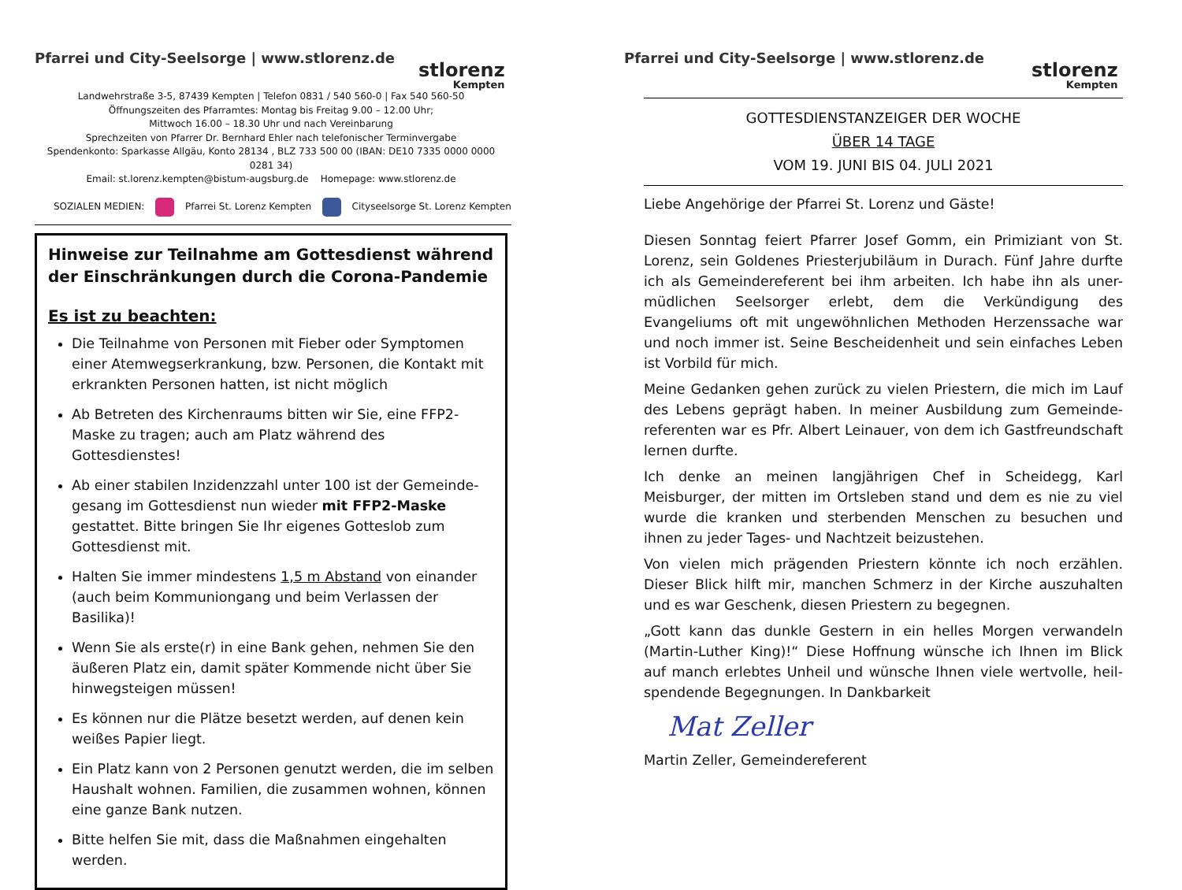Pfarrei und City-Seelsorge | www.stlorenz.de
stlorenz
Kempten
Landwehrstraße 3-5, 87439 Kempten | Telefon 0831 / 540 560-0 | Fax 540 560-50
Öffnungszeiten des Pfarramtes: Montag bis Freitag 9.00 – 12.00 Uhr;
Mittwoch 16.00 – 18.30 Uhr und nach Vereinbarung
Sprechzeiten von Pfarrer Dr. Bernhard Ehler nach telefonischer Terminvergabe
Spendenkonto: Sparkasse Allgäu, Konto 28134 , BLZ 733 500 00 (IBAN: DE10 7335 0000 0000 0281 34)
Email: st.lorenz.kempten@bistum-augsburg.de Homepage: www.stlorenz.de
SOZIALEN MEDIEN: Pfarrei St. Lorenz Kempten Cityseelsorge St. Lorenz Kempten
Hinweise zur Teilnahme am Gottesdienst während der Einschränkungen durch die Corona-Pandemie
Es ist zu beachten:
Die Teilnahme von Personen mit Fieber oder Symptomen einer Atemwegserkrankung, bzw. Personen, die Kontakt mit erkrankten Personen hatten, ist nicht möglich
Ab Betreten des Kirchenraums bitten wir Sie, eine FFP2-Maske zu tragen; auch am Platz während des Gottesdienstes!
Ab einer stabilen Inzidenzzahl unter 100 ist der Gemeinde-gesang im Gottesdienst nun wieder mit FFP2-Maske gestattet. Bitte bringen Sie Ihr eigenes Gotteslob zum Gottesdienst mit.
Halten Sie immer mindestens 1,5 m Abstand von einander (auch beim Kommuniongang und beim Verlassen der Basilika)!
Wenn Sie als erste(r) in eine Bank gehen, nehmen Sie den äußeren Platz ein, damit später Kommende nicht über Sie hinwegsteigen müssen!
Es können nur die Plätze besetzt werden, auf denen kein weißes Papier liegt.
Ein Platz kann von 2 Personen genutzt werden, die im selben Haushalt wohnen. Familien, die zusammen wohnen, können eine ganze Bank nutzen.
Bitte helfen Sie mit, dass die Maßnahmen eingehalten werden.
Pfarrei und City-Seelsorge | www.stlorenz.de
stlorenz
Kempten
GOTTESDIENSTANZEIGER DER WOCHE
ÜBER 14 TAGE
VOM 19. JUNI BIS 04. JULI 2021
Liebe Angehörige der Pfarrei St. Lorenz und Gäste!
Diesen Sonntag feiert Pfarrer Josef Gomm, ein Primiziant von St. Lorenz, sein Goldenes Priesterjubiläum in Durach. Fünf Jahre durfte ich als Gemeindereferent bei ihm arbeiten. Ich habe ihn als uner-müdlichen Seelsorger erlebt, dem die Verkündigung des Evangeliums oft mit ungewöhnlichen Methoden Herzenssache war und noch immer ist. Seine Bescheidenheit und sein einfaches Leben ist Vorbild für mich.
Meine Gedanken gehen zurück zu vielen Priestern, die mich im Lauf des Lebens geprägt haben. In meiner Ausbildung zum Gemeinde-referenten war es Pfr. Albert Leinauer, von dem ich Gastfreundschaft lernen durfte.
Ich denke an meinen langjährigen Chef in Scheidegg, Karl Meisburger, der mitten im Ortsleben stand und dem es nie zu viel wurde die kranken und sterbenden Menschen zu besuchen und ihnen zu jeder Tages- und Nachtzeit beizustehen.
Von vielen mich prägenden Priestern könnte ich noch erzählen. Dieser Blick hilft mir, manchen Schmerz in der Kirche auszuhalten und es war Geschenk, diesen Priestern zu begegnen.
„Gott kann das dunkle Gestern in ein helles Morgen verwandeln (Martin-Luther King)!“ Diese Hoffnung wünsche ich Ihnen im Blick auf manch erlebtes Unheil und wünsche Ihnen viele wertvolle, heil-spendende Begegnungen. In Dankbarkeit
Mat Zeller
Martin Zeller, Gemeindereferent